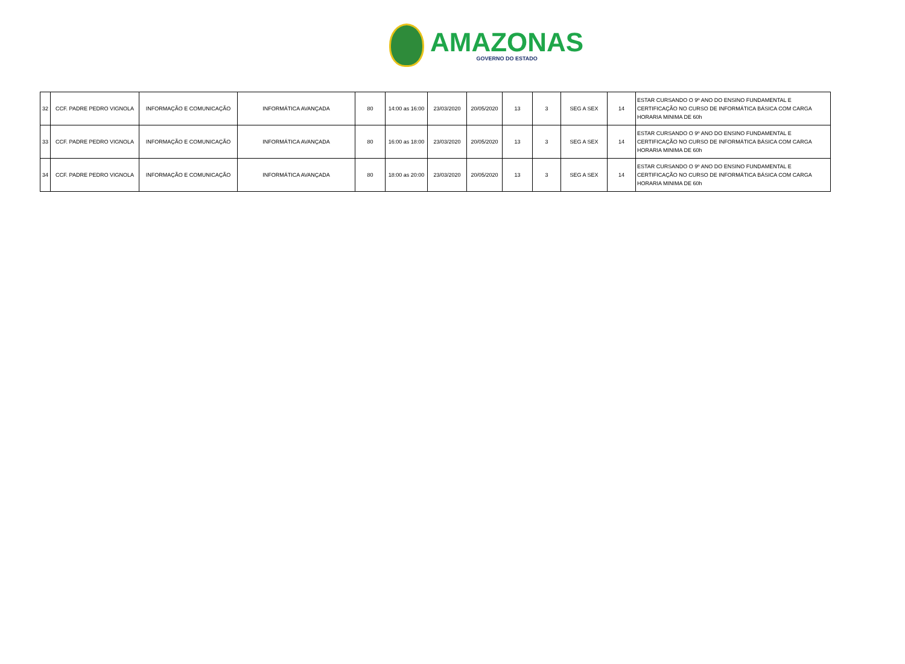AMAZONAS
GOVERNO DO ESTADO
| 32 | CCF. PADRE PEDRO VIGNOLA | INFORMAÇÃO E COMUNICAÇÃO | INFORMÁTICA AVANÇADA | 80 | 14:00 as 16:00 | 23/03/2020 | 20/05/2020 | 13 | 3 | SEG A SEX | 14 | ESTAR CURSANDO O 9º ANO DO ENSINO FUNDAMENTAL E CERTIFICAÇÃO NO CURSO DE INFORMÁTICA BÁSICA COM CARGA HORARIA MINIMA DE 60h |
| 33 | CCF. PADRE PEDRO VIGNOLA | INFORMAÇÃO E COMUNICAÇÃO | INFORMÁTICA AVANÇADA | 80 | 16:00 as 18:00 | 23/03/2020 | 20/05/2020 | 13 | 3 | SEG A SEX | 14 | ESTAR CURSANDO O 9º ANO DO ENSINO FUNDAMENTAL E CERTIFICAÇÃO NO CURSO DE INFORMÁTICA BÁSICA COM CARGA HORARIA MINIMA DE 60h |
| 34 | CCF. PADRE PEDRO VIGNOLA | INFORMAÇÃO E COMUNICAÇÃO | INFORMÁTICA AVANÇADA | 80 | 18:00 as 20:00 | 23/03/2020 | 20/05/2020 | 13 | 3 | SEG A SEX | 14 | ESTAR CURSANDO O 9º ANO DO ENSINO FUNDAMENTAL E CERTIFICAÇÃO NO CURSO DE INFORMÁTICA BÁSICA COM CARGA HORARIA MINIMA DE 60h |